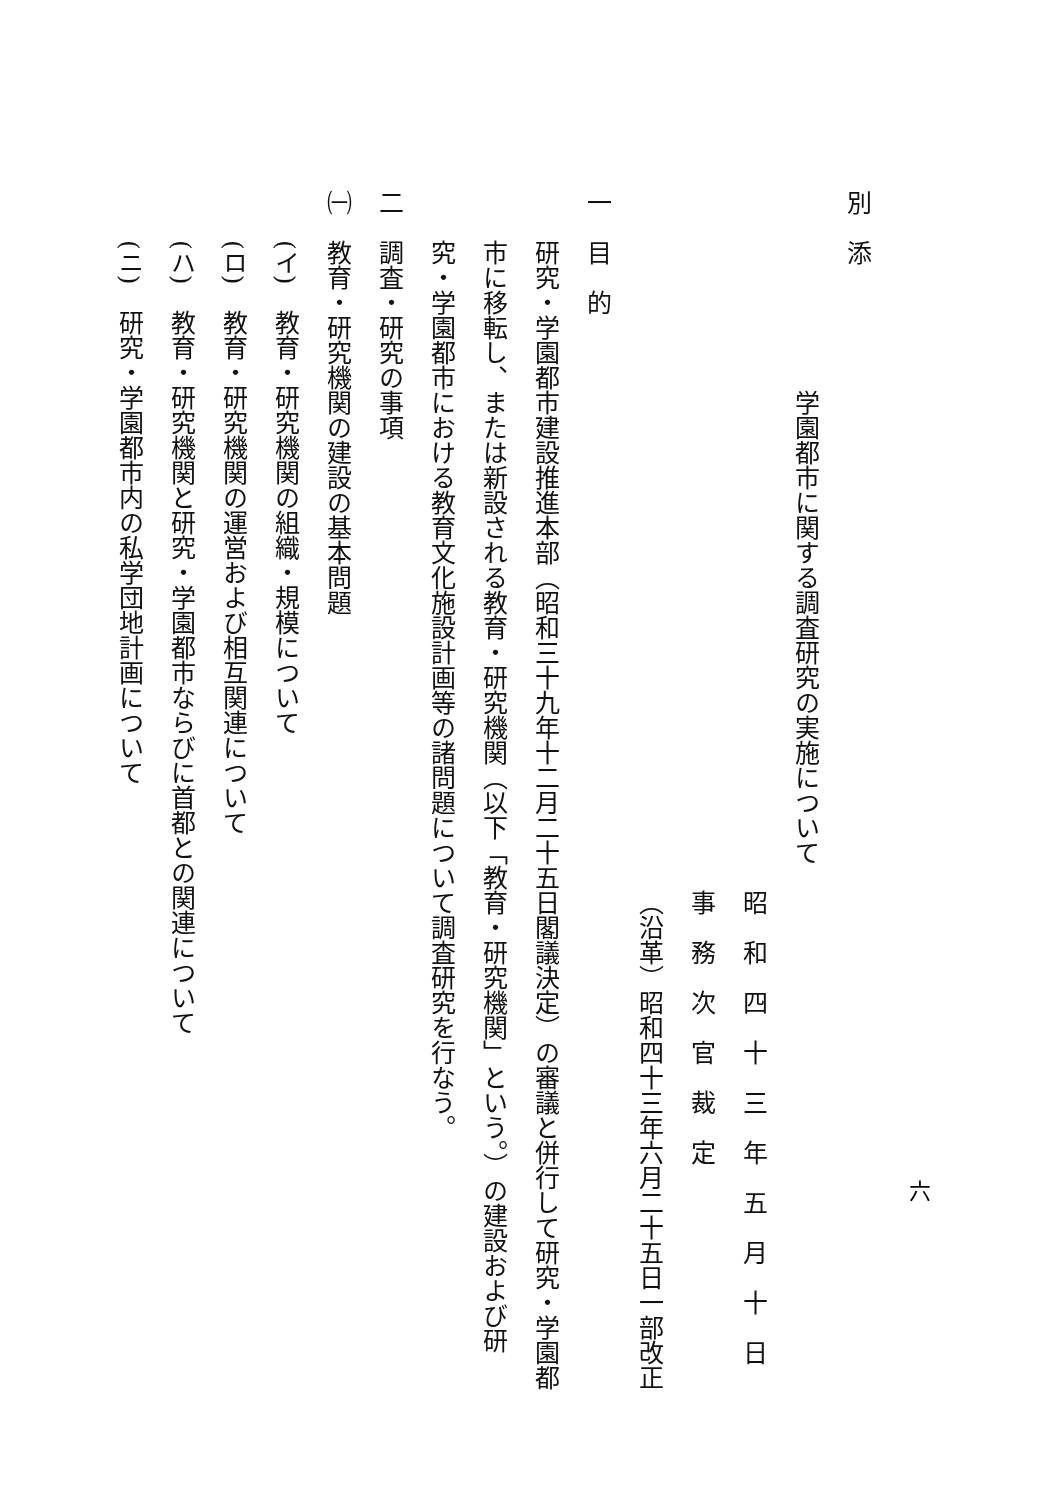六
別　添
学園都市に関する調査研究の実施について
昭　和　四　十　三　年　五　月　十　日
事　務　次　官　裁　定
（沿革）昭和四十三年六月二十五日一部改正
一　目　的
研究・学園都市建設推進本部（昭和三十九年十二月二十五日閣議決定）の審議と併行して研究・学園都市に移転し、または新設される教育・研究機関（以下「教育・研究機関」という。）の建設および研究・学園都市における教育文化施設計画等の諸問題について調査研究を行なう。
二　調査・研究の事項
㈠　教育・研究機関の建設の基本問題
(イ)　教育・研究機関の組織・規模について
(ロ)　教育・研究機関の運営および相互関連について
(ハ)　教育・研究機関と研究・学園都市ならびに首都との関連について
(ニ)　研究・学園都市内の私学団地計画について